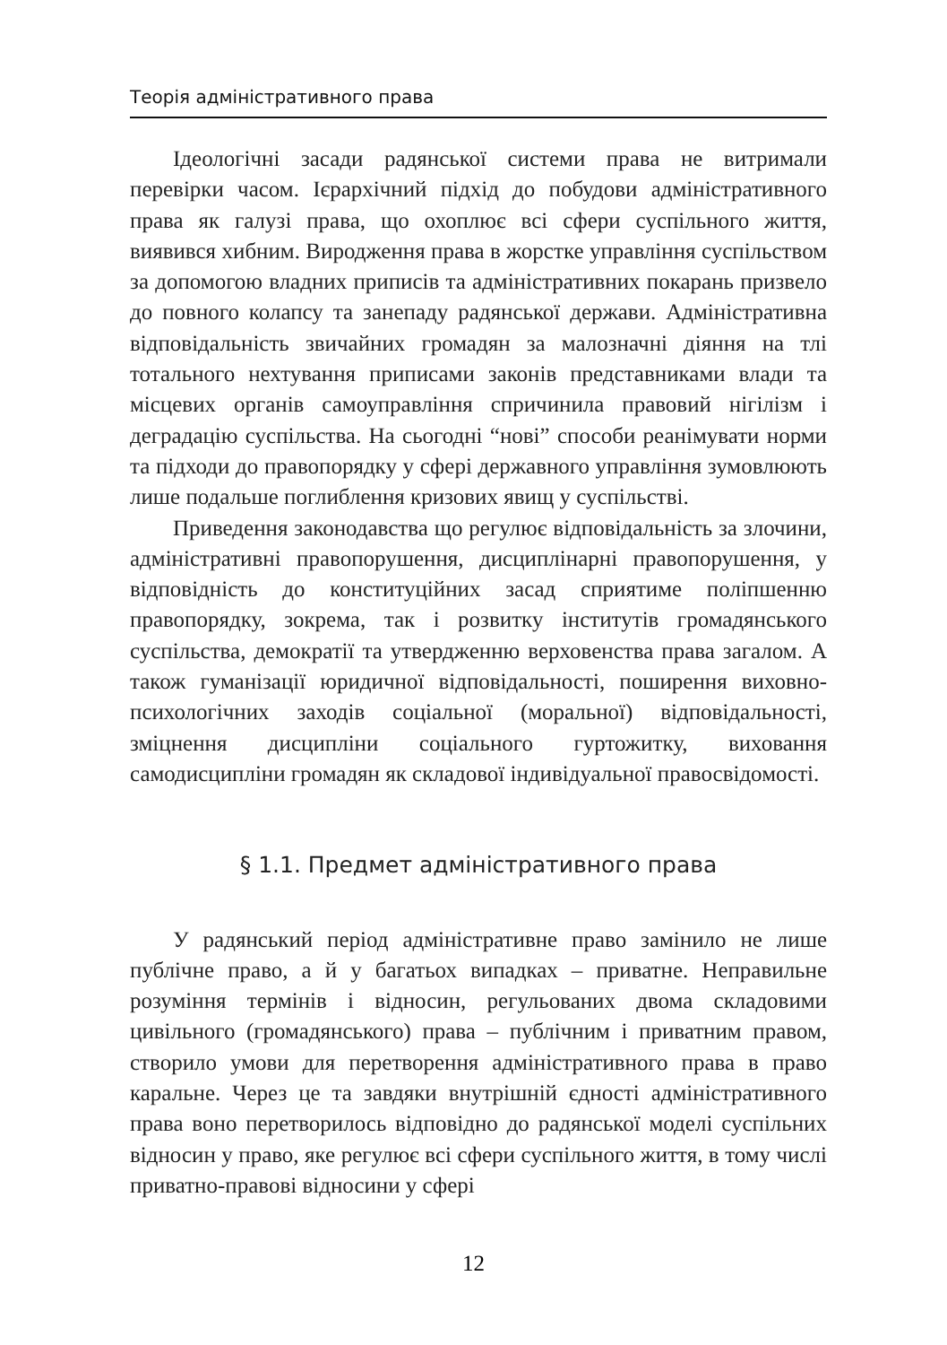Теорія адміністративного права
Ідеологічні засади радянської системи права не витримали перевірки часом. Ієрархічний підхід до побудови адміністративного права як галузі права, що охоплює всі сфери суспільного життя, виявився хибним. Виродження права в жорстке управління суспільством за допомогою владних приписів та адміністративних покарань призвело до повного колапсу та занепаду радянської держави. Адміністративна відповідальність звичайних громадян за малозначні діяння на тлі тотального нехтування приписами законів представниками влади та місцевих органів самоуправління спричинила правовий нігілізм і деградацію суспільства. На сьогодні “нові” способи реанімувати норми та підходи до правопорядку у сфері державного управління зумовлюють лише подальше поглиблення кризових явищ у суспільстві.
Приведення законодавства що регулює відповідальність за злочини, адміністративні правопорушення, дисциплінарні правопорушення, у відповідність до конституційних засад сприятиме поліпшенню правопорядку, зокрема, так і розвитку інститутів громадянського суспільства, демократії та утвердженню верховенства права загалом. А також гуманізації юридичної відповідальності, поширення виховно-психологічних заходів соціальної (моральної) відповідальності, зміцнення дисципліни соціального гуртожитку, виховання самодисципліни громадян як складової індивідуальної правосвідомості.
§ 1.1. Предмет адміністративного права
У радянський період адміністративне право замінило не лише публічне право, а й у багатьох випадках – приватне. Неправильне розуміння термінів і відносин, регульованих двома складовими цивільного (громадянського) права – публічним і приватним правом, створило умови для перетворення адміністративного права в право каральне. Через це та завдяки внутрішній єдності адміністративного права воно перетворилось відповідно до радянської моделі суспільних відносин у право, яке регулює всі сфери суспільного життя, в тому числі приватно-правові відносини у сфері
12